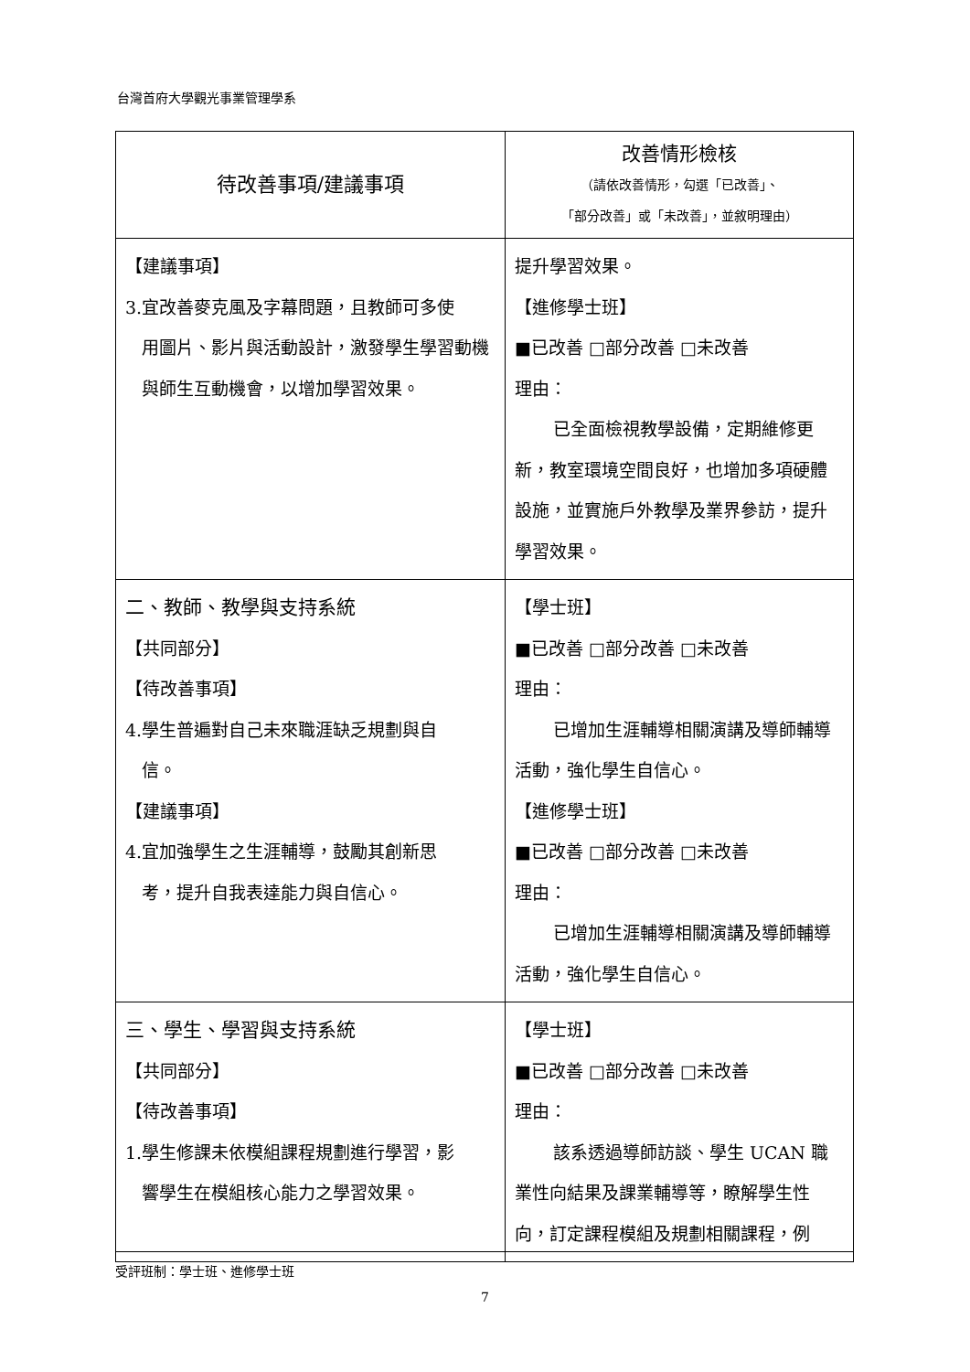台灣首府大學觀光事業管理學系
| 待改善事項/建議事項 | 改善情形檢核 （請依改善情形，勾選「已改善」、 「部分改善」或「未改善」，並敘明理由） |
| --- | --- |
| 【建議事項】 3.宜改善麥克風及字幕問題，且教師可多使 用圖片、影片與活動設計，激發學生學習動機與師生互動機會，以增加學習效果。 | 提升學習效果。 【進修學士班】 ■已改善 □部分改善 □未改善 理由： 已全面檢視教學設備，定期維修更新，教室環境空間良好，也增加多項硬體設施，並實施戶外教學及業界參訪，提升學習效果。 |
| 二、教師、教學與支持系統 【共同部分】 【待改善事項】 4.學生普遍對自己未來職涯缺乏規劃與自 信。 【建議事項】 4.宜加強學生之生涯輔導，鼓勵其創新思 考，提升自我表達能力與自信心。 | 【學士班】 ■已改善 □部分改善 □未改善 理由： 已增加生涯輔導相關演講及導師輔導活動，強化學生自信心。 【進修學士班】 ■已改善 □部分改善 □未改善 理由： 已增加生涯輔導相關演講及導師輔導活動，強化學生自信心。 |
| 三、學生、學習與支持系統 【共同部分】 【待改善事項】 1.學生修課未依模組課程規劃進行學習，影 響學生在模組核心能力之學習效果。 | 【學士班】 ■已改善 □部分改善 □未改善 理由： 該系透過導師訪談、學生 UCAN 職業性向結果及課業輔導等，瞭解學生性向，訂定課程模組及規劃相關課程，例 |
受評班制：學士班、進修學士班
7